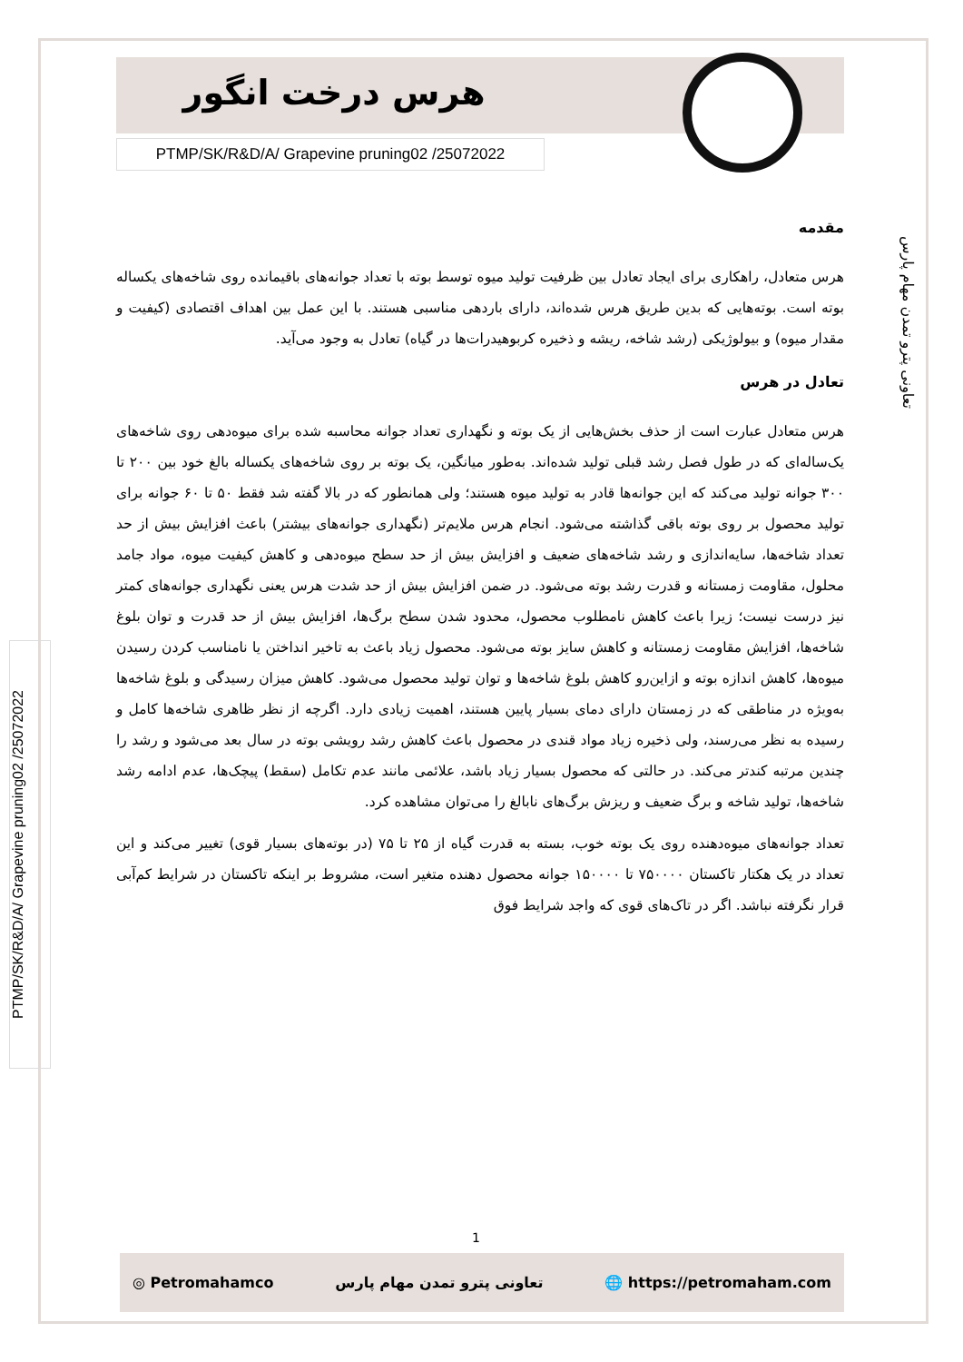هرس درخت انگور
PTMP/SK/R&D/A/ Grapevine pruning02 /25072022
تعاونی پترو تمدن مهام پارس
PTMP/SK/R&D/A/ Grapevine pruning02 /25072022
مقدمه
هرس متعادل، راهکاری برای ایجاد تعادل بین ظرفیت تولید میوه توسط بوته با تعداد جوانه‌های باقیمانده روی شاخه‌های یکساله بوته است. بوته‌هایی که بدین طریق هرس شده‌اند، دارای باردهی مناسبی هستند. با این عمل بین اهداف اقتصادی (کیفیت و مقدار میوه) و بیولوژیکی (رشد شاخه، ریشه و ذخیره کربوهیدرات‌ها در گیاه) تعادل به وجود می‌آید.
تعادل در هرس
هرس متعادل عبارت است از حذف بخش‌هایی از یک بوته و نگهداری تعداد جوانه محاسبه شده برای میوه‌دهی روی شاخه‌های یک‌ساله‌ای که در طول فصل رشد قبلی تولید شده‌اند. به‌طور میانگین، یک بوته بر روی شاخه‌های یکساله بالغ خود بین ۲۰۰ تا ۳۰۰ جوانه تولید می‌کند که این جوانه‌ها قادر به تولید میوه هستند؛ ولی همانطور که در بالا گفته شد فقط ۵۰ تا ۶۰ جوانه برای تولید محصول بر روی بوته باقی گذاشته می‌شود. انجام هرس ملایم‌تر (نگهداری جوانه‌های بیشتر) باعث افزایش بیش از حد تعداد شاخه‌ها، سایه‌اندازی و رشد شاخه‌های ضعیف و افزایش بیش از حد سطح میوه‌دهی و کاهش کیفیت میوه، مواد جامد محلول، مقاومت زمستانه و قدرت رشد بوته می‌شود. در ضمن افزایش بیش از حد شدت هرس یعنی نگهداری جوانه‌های کمتر نیز درست نیست؛ زیرا باعث کاهش نامطلوب محصول، محدود شدن سطح برگ‌ها، افزایش بیش از حد قدرت و توان بلوغ شاخه‌ها، افزایش مقاومت زمستانه و کاهش سایز بوته می‌شود. محصول زیاد باعث به تاخیر انداختن یا نامناسب کردن رسیدن میوه‌ها، کاهش اندازه بوته و ازاین‌رو کاهش بلوغ شاخه‌ها و توان تولید محصول می‌شود. کاهش میزان رسیدگی و بلوغ شاخه‌ها به‌ویژه در مناطقی که در زمستان دارای دمای بسیار پایین هستند، اهمیت زیادی دارد. اگرچه از نظر ظاهری شاخه‌ها کامل و رسیده به نظر می‌رسند، ولی ذخیره زیاد مواد قندی در محصول باعث کاهش رشد رویشی بوته در سال بعد می‌شود و رشد را چندین مرتبه کندتر می‌کند. در حالتی که محصول بسیار زیاد باشد، علائمی مانند عدم تکامل (سقط) پیچک‌ها، عدم ادامه رشد شاخه‌ها، تولید شاخه و برگ ضعیف و ریزش برگ‌های نابالغ را می‌توان مشاهده کرد.
تعداد جوانه‌های میوه‌دهنده روی یک بوته خوب، بسته به قدرت گیاه از ۲۵ تا ۷۵ (در بوته‌های بسیار قوی) تغییر می‌کند و این تعداد در یک هکتار تاکستان ۷۵۰۰۰۰ تا ۱۵۰۰۰۰ جوانه محصول دهنده متغیر است، مشروط بر اینکه تاکستان در شرایط کم‌آبی قرار نگرفته نباشد. اگر در تاک‌های قوی که واجد شرایط فوق
1
◎ Petromahamco تعاونی پترو تمدن مهام پارس 🌐 https://petromaham.com